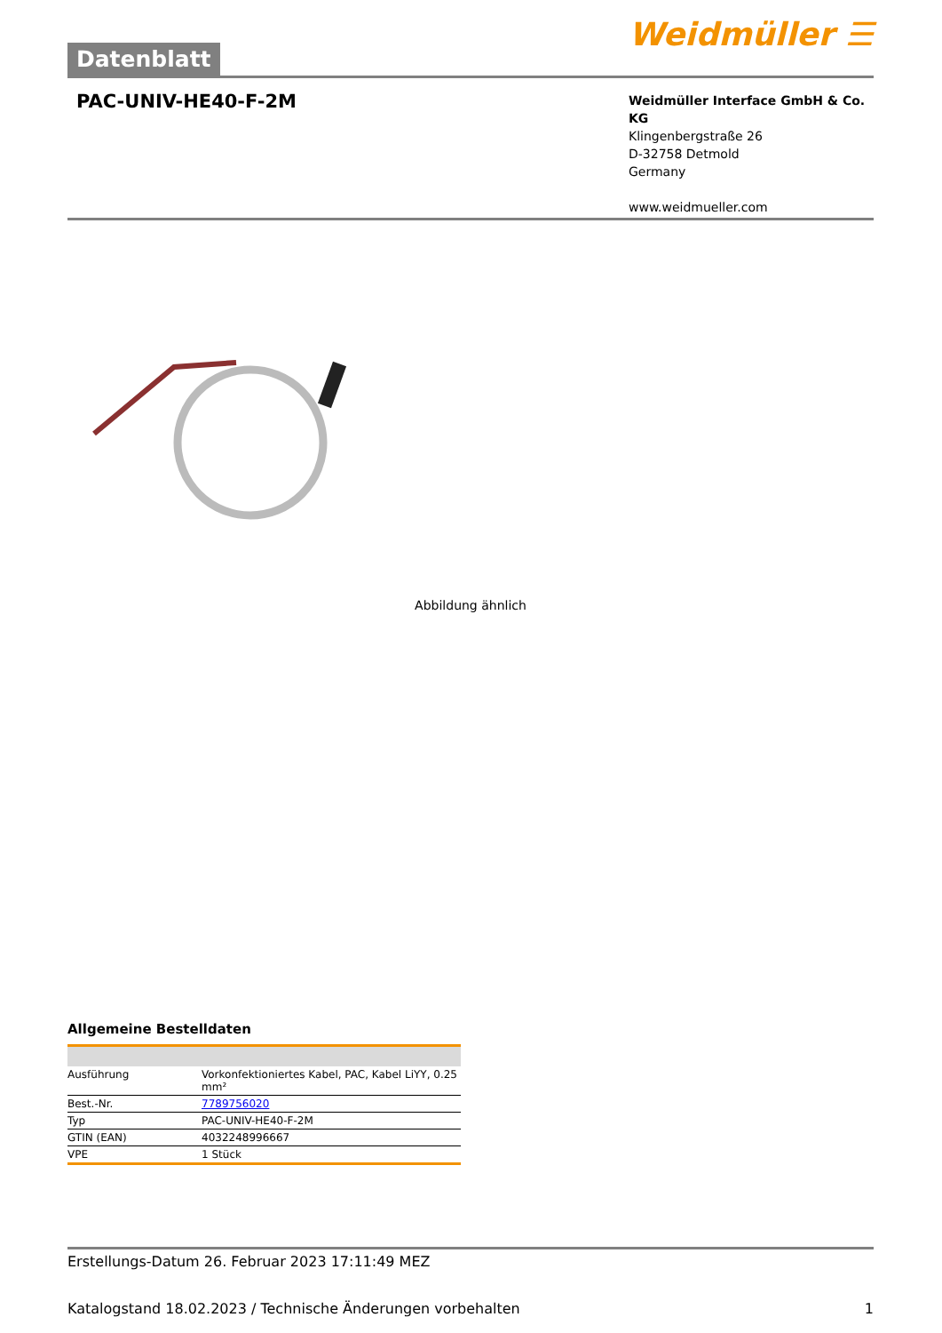Datenblatt
Weidmüller ☰
PAC-UNIV-HE40-F-2M
Weidmüller Interface GmbH & Co. KG
Klingenbergstraße 26
D-32758 Detmold
Germany
www.weidmueller.com
Abbildung ähnlich
Allgemeine Bestelldaten
| Ausführung | Vorkonfektioniertes Kabel, PAC, Kabel LiYY, 0.25 mm² |
| Best.-Nr. | 7789756020 |
| Typ | PAC-UNIV-HE40-F-2M |
| GTIN (EAN) | 4032248996667 |
| VPE | 1 Stück |
Erstellungs-Datum 26. Februar 2023 17:11:49 MEZ
Katalogstand 18.02.2023 / Technische Änderungen vorbehalten 1